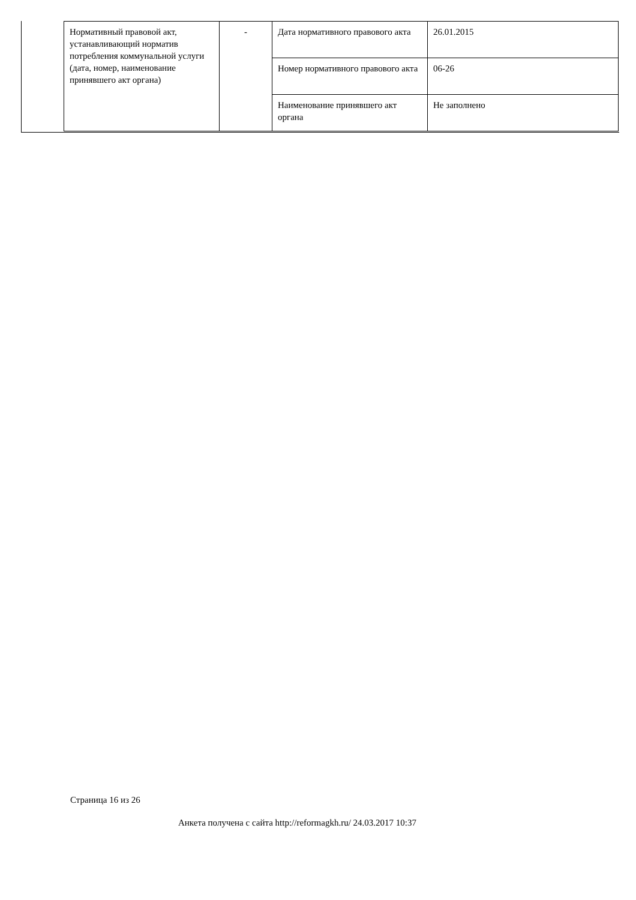| Нормативный правовой акт, устанавливающий норматив потребления коммунальной услуги (дата, номер, наименование принявшего акт органа) | - | Дата нормативного правового акта | 26.01.2015 |
| | | Номер нормативного правового акта | 06-26 |
| | | Наименование принявшего акт органа | Не заполнено |
Страница 16 из 26
Анкета получена с сайта http://reformagkh.ru/ 24.03.2017 10:37